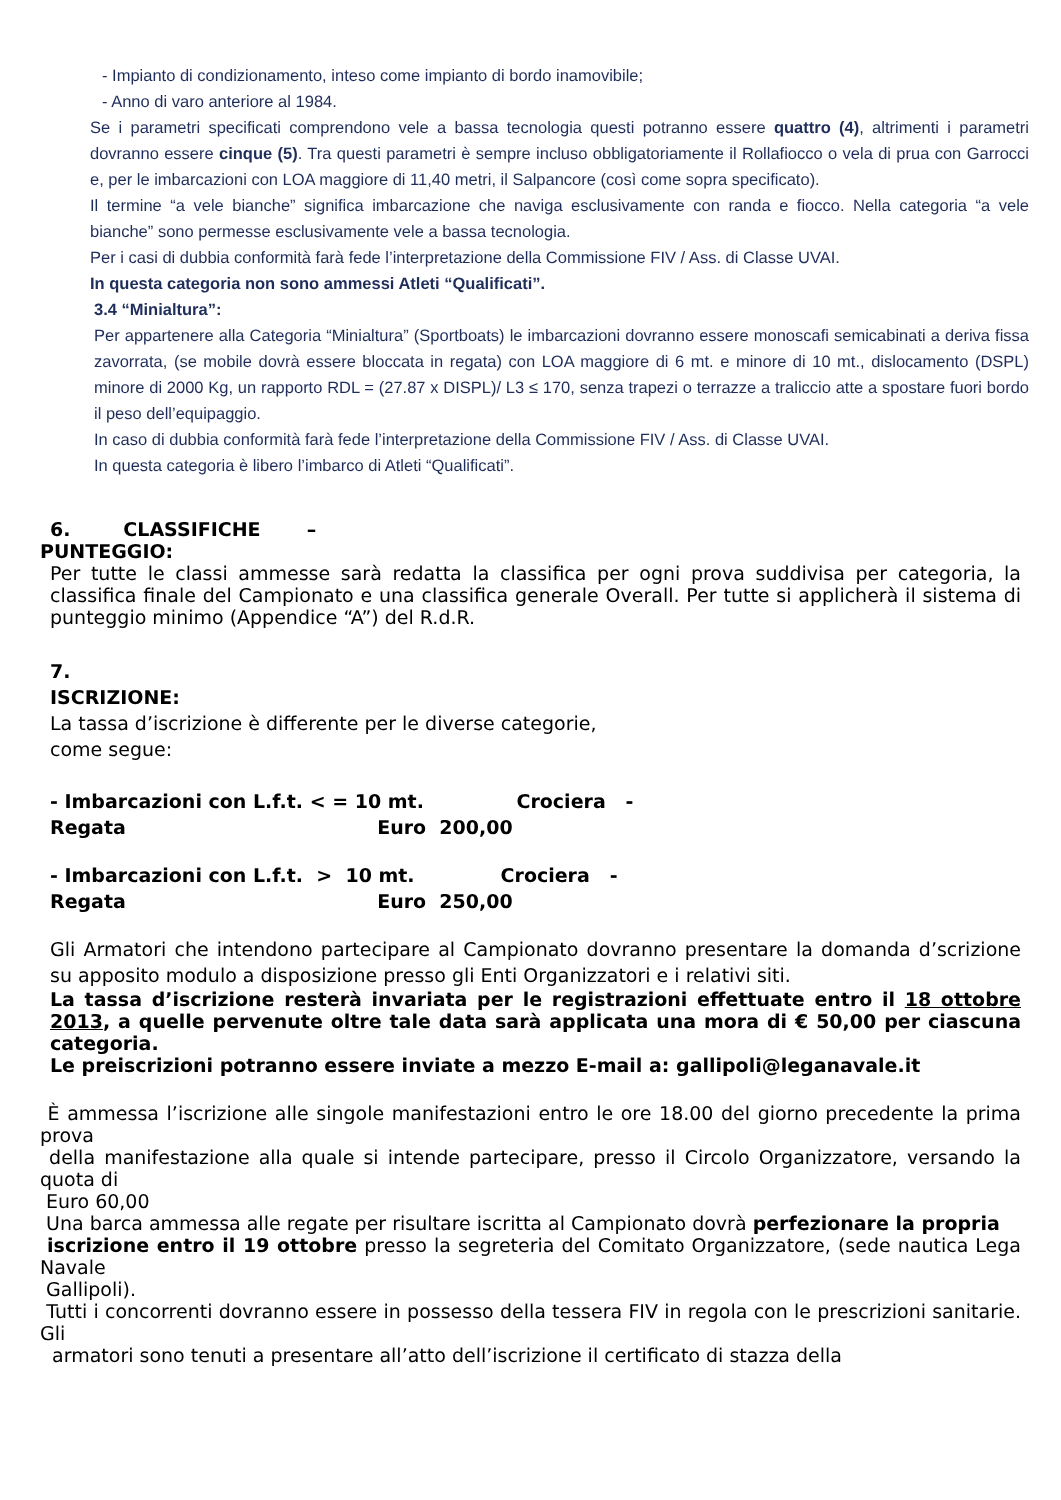- Impianto di condizionamento, inteso come impianto di bordo inamovibile;
- Anno di varo anteriore al 1984.
Se i parametri specificati comprendono vele a bassa tecnologia questi potranno essere quattro (4), altrimenti i parametri dovranno essere cinque (5). Tra questi parametri è sempre incluso obbligatoriamente il Rollafiocco o vela di prua con Garrocci e, per le imbarcazioni con LOA maggiore di 11,40 metri, il Salpancore (così come sopra specificato).
Il termine “a vele bianche” significa imbarcazione che naviga esclusivamente con randa e fiocco. Nella categoria “a vele bianche” sono permesse esclusivamente vele a bassa tecnologia.
Per i casi di dubbia conformità farà fede l’interpretazione della Commissione FIV / Ass. di Classe UVAI.
In questa categoria non sono ammessi Atleti “Qualificati”.
3.4 “Minialtura”:
Per appartenere alla Categoria “Minialtura” (Sportboats) le imbarcazioni dovranno essere monoscafi semicabinati a deriva fissa zavorrata, (se mobile dovrà essere bloccata in regata) con LOA maggiore di 6 mt. e minore di 10 mt., dislocamento (DSPL) minore di 2000 Kg, un rapporto RDL = (27.87 x DISPL)/ L3 ≤ 170, senza trapezi o terrazze a traliccio atte a spostare fuori bordo il peso dell’equipaggio.
In caso di dubbia conformità farà fede l’interpretazione della Commissione FIV / Ass. di Classe UVAI.
In questa categoria è libero l’imbarco di Atleti “Qualificati”.
6. CLASSIFICHE –
PUNTEGGIO:
Per tutte le classi ammesse sarà redatta la classifica per ogni prova suddivisa per categoria, la classifica finale del Campionato e una classifica generale Overall. Per tutte si applicherà il sistema di punteggio minimo (Appendice “A”) del R.d.R.
7.
ISCRIZIONE:
La tassa d’iscrizione è differente per le diverse categorie,
come segue:
- Imbarcazioni con L.f.t. < = 10 mt. Crociera -
Regata Euro 200,00
- Imbarcazioni con L.f.t. > 10 mt. Crociera -
Regata Euro 250,00
Gli Armatori che intendono partecipare al Campionato dovranno presentare la domanda d’scrizione su apposito modulo a disposizione presso gli Enti Organizzatori e i relativi siti.
La tassa d’iscrizione resterà invariata per le registrazioni effettuate entro il 18 ottobre 2013, a quelle pervenute oltre tale data sarà applicata una mora di € 50,00 per ciascuna categoria.
Le preiscrizioni potranno essere inviate a mezzo E-mail a: gallipoli@leganavale.it
È ammessa l’iscrizione alle singole manifestazioni entro le ore 18.00 del giorno precedente la prima prova
della manifestazione alla quale si intende partecipare, presso il Circolo Organizzatore, versando la quota di
Euro 60,00
Una barca ammessa alle regate per risultare iscritta al Campionato dovrà perfezionare la propria
iscrizione entro il 19 ottobre presso la segreteria del Comitato Organizzatore, (sede nautica Lega Navale
Gallipoli).
Tutti i concorrenti dovranno essere in possesso della tessera FIV in regola con le prescrizioni sanitarie. Gli
armatori sono tenuti a presentare all’atto dell’iscrizione il certificato di stazza della